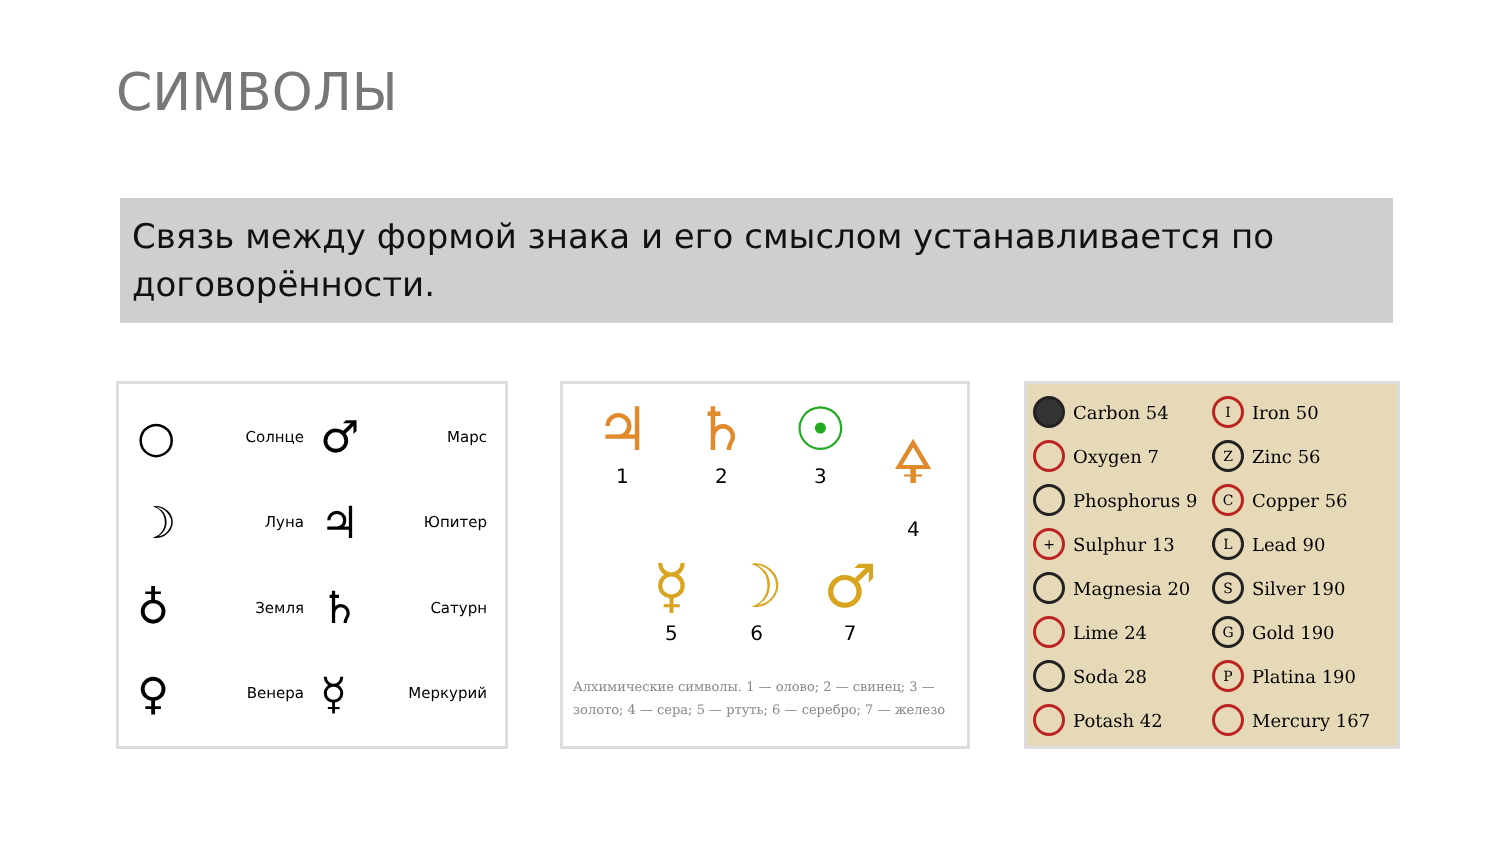СИМВОЛЫ
Связь между формой знака и его смыслом устанавливается по договорённости.
○ Солнце
♂ Марс
☽ Луна
♃ Юпитер
♁ Земля
♄ Сатурн
♀ Венера
☿ Меркурий
♃
1
♄
2
☉
3
🜍
4
☿
5
☽
6
♂
7
Алхимические символы. 1 — олово; 2 — свинец; 3 — золото; 4 — сера; 5 — ртуть; 6 — серебро; 7 — железо
Carbon 54
I Iron 50
Oxygen 7
Z Zinc 56
Phosphorus 9
C Copper 56
+ Sulphur 13
L Lead 90
Magnesia 20
S Silver 190
Lime 24
G Gold 190
Soda 28
P Platina 190
Potash 42
Mercury 167